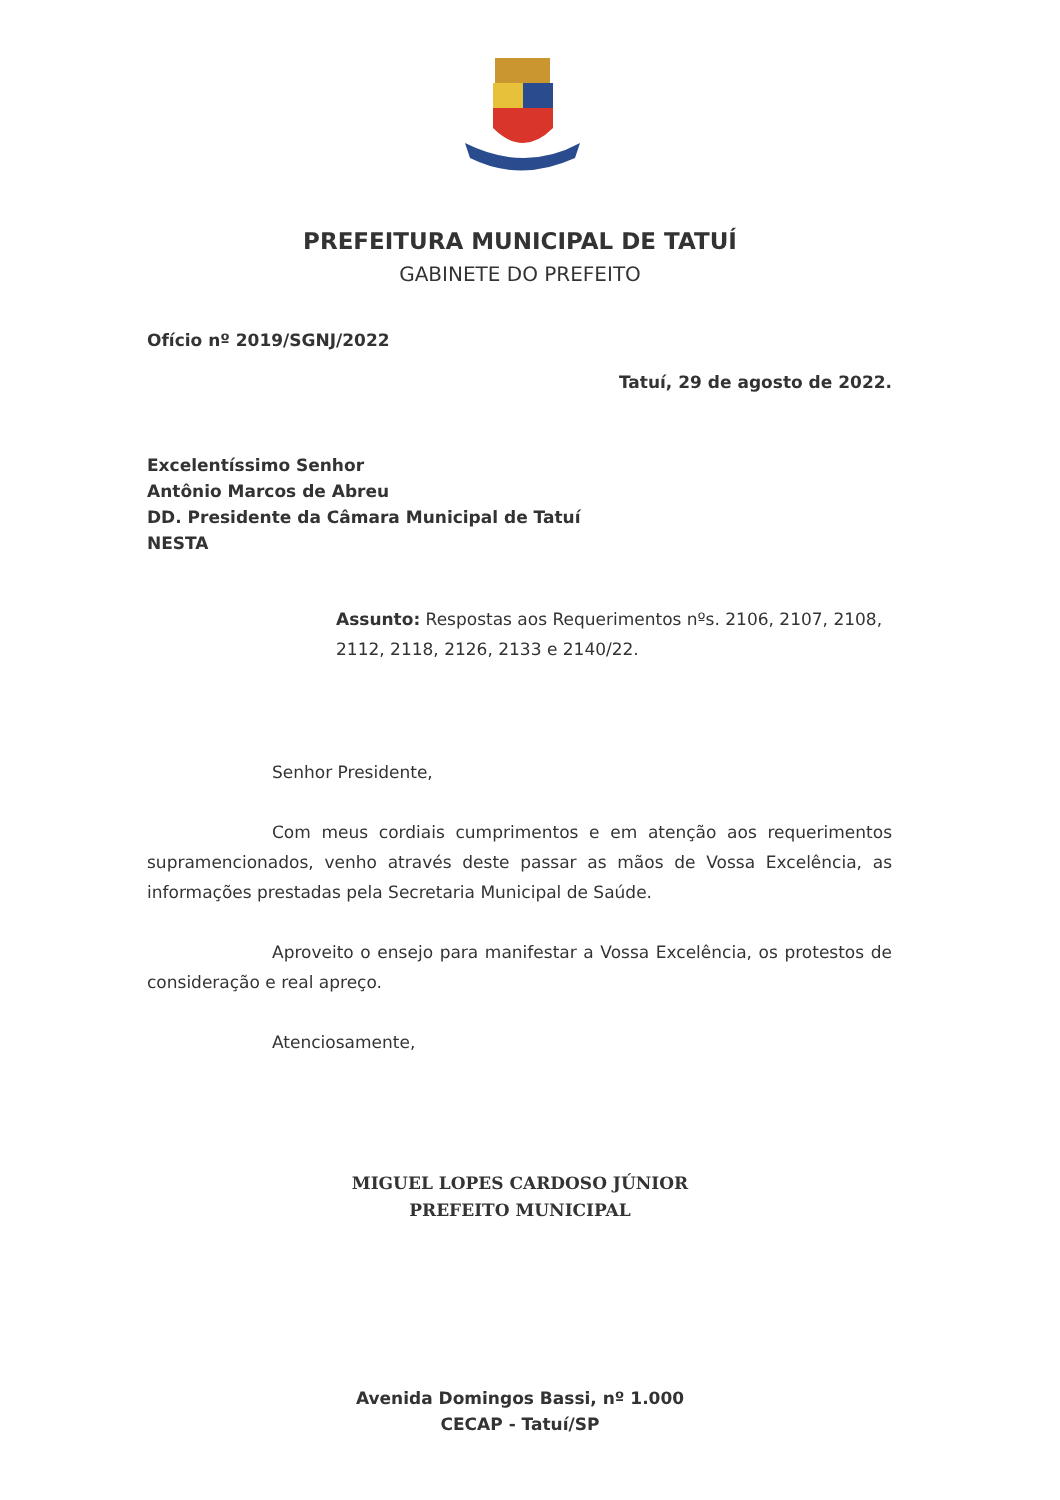PREFEITURA MUNICIPAL DE TATUÍ
GABINETE DO PREFEITO
Ofício nº 2019/SGNJ/2022
Tatuí, 29 de agosto de 2022.
Excelentíssimo Senhor
Antônio Marcos de Abreu
DD. Presidente da Câmara Municipal de Tatuí
NESTA
Assunto: Respostas aos Requerimentos nºs. 2106, 2107, 2108, 2112, 2118, 2126, 2133 e 2140/22.
Senhor Presidente,
Com meus cordiais cumprimentos e em atenção aos requerimentos supramencionados, venho através deste passar as mãos de Vossa Excelência, as informações prestadas pela Secretaria Municipal de Saúde.
Aproveito o ensejo para manifestar a Vossa Excelência, os protestos de consideração e real apreço.
Atenciosamente,
MIGUEL LOPES CARDOSO JÚNIOR
PREFEITO MUNICIPAL
Avenida Domingos Bassi, nº 1.000
CECAP - Tatuí/SP